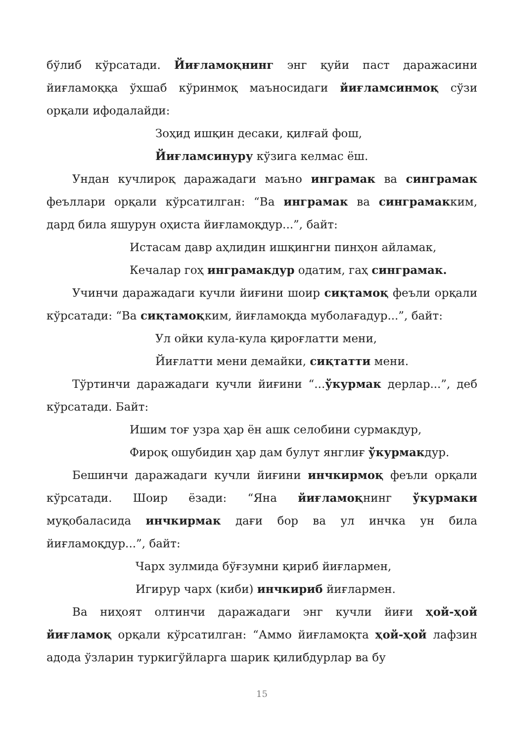бўлиб кўрсатади. Йиғламоқнинг энг қуйи паст даражасини йиғламоққа ўхшаб кўринмоқ маъносидаги йиғламсинмоқ сўзи орқали ифодалайди:
Зоҳид ишқин десаки, қилғай фош,
Йиғламсинуру кўзига келмас ёш.
Ундан кучлироқ даражадаги маъно инграмак ва синграмак феъллари орқали кўрсатилган: “Ва инграмак ва синграмакким, дард била яшурун оҳиста йиғламоқдур...”, байт:
Истасам давр аҳлидин ишқингни пинҳон айламак,
Кечалар гоҳ инграмакдур одатим, гаҳ синграмак.
Учинчи даражадаги кучли йиғини шоир сиқтамоқ феъли орқали кўрсатади: “Ва сиқтамоқким, йиғламоқда муболағадур...”, байт:
Ул ойки кула-кула қироғлатти мени,
Йиғлатти мени демайки, сиқтатти мени.
Тўртинчи даражадаги кучли йиғини “...ўкурмак дерлар...”, деб кўрсатади. Байт:
Ишим тоғ узра ҳар ён ашк селобини сурмакдур,
Фироқ ошубидин ҳар дам булут янглиғ ўкурмакдур.
Бешинчи даражадаги кучли йиғини инчкирмоқ феъли орқали кўрсатади. Шоир ёзади: “Яна йиғламоқнинг ўкурмаки муқобаласида инчкирмак дағи бор ва ул инчка ун била йиғламоқдур...”, байт:
Чарх зулмида бўғзумни қириб йиғлармен,
Игирур чарх (киби) инчкириб йиғлармен.
Ва ниҳоят олтинчи даражадаги энг кучли йиғи ҳой-ҳой йиғламоқ орқали кўрсатилган: “Аммо йиғламоқта ҳой-ҳой лафзин адода ўзларин туркигўйларга шарик қилибдурлар ва бу
15